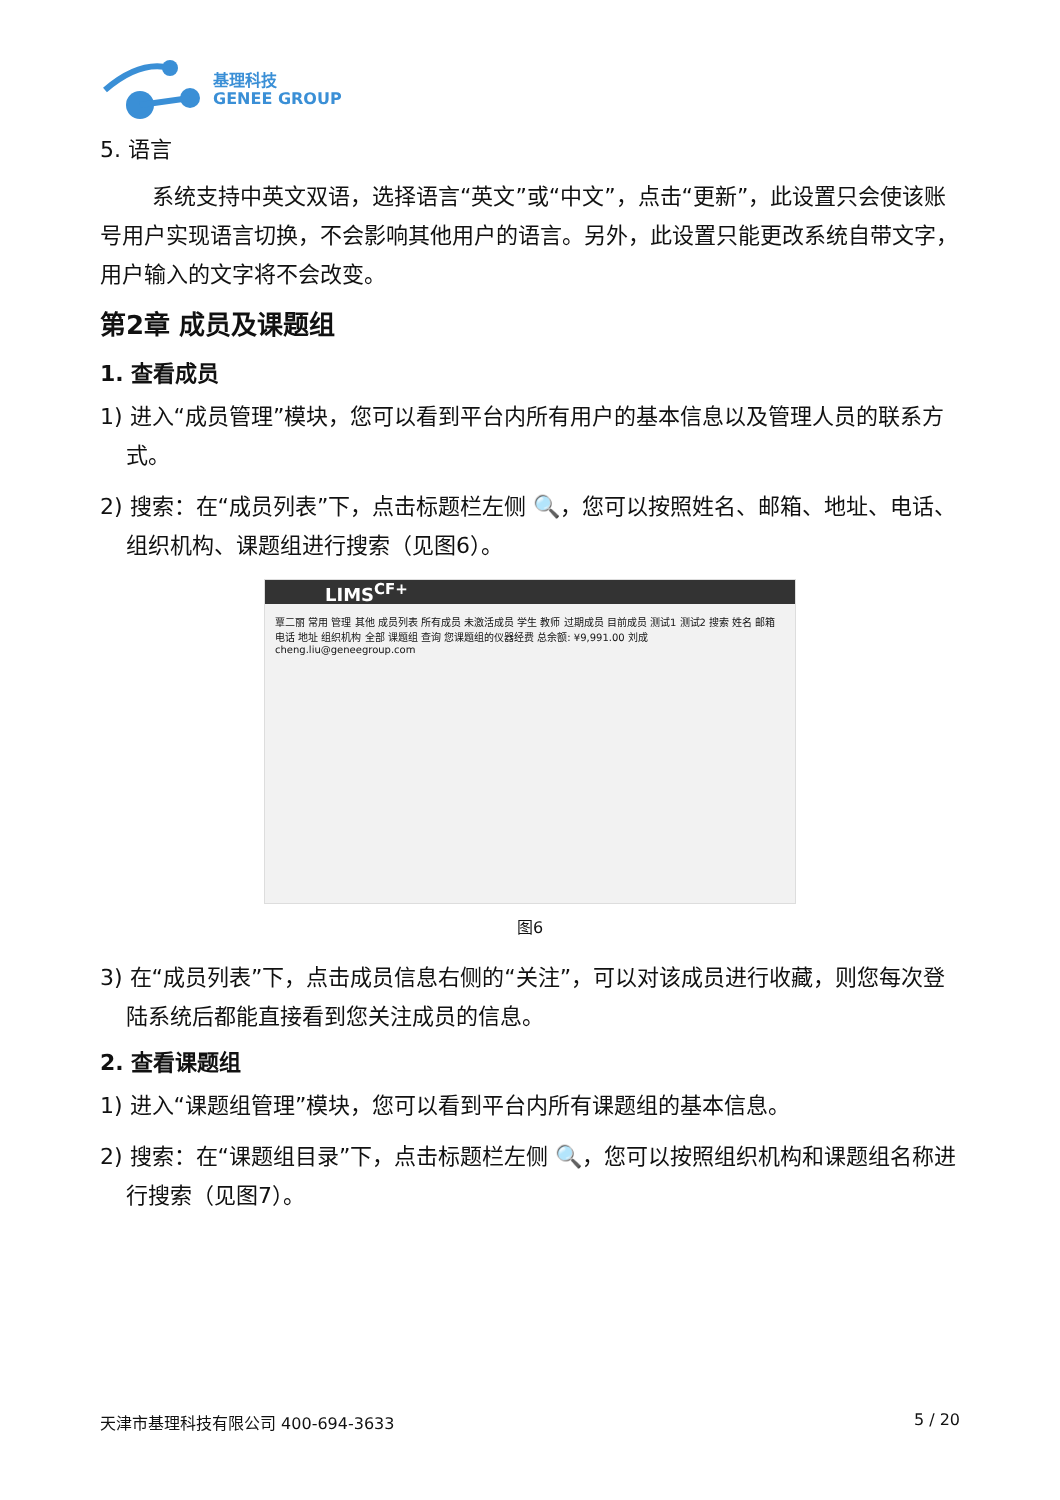基理科技
GENEE GROUP
5. 语言
系统支持中英文双语，选择语言“英文”或“中文”，点击“更新”，此设置只会使该账号用户实现语言切换，不会影响其他用户的语言。另外，此设置只能更改系统自带文字，用户输入的文字将不会改变。
第2章 成员及课题组
1. 查看成员
1) 进入“成员管理”模块，您可以看到平台内所有用户的基本信息以及管理人员的联系方式。
2) 搜索：在“成员列表”下，点击标题栏左侧 🔍，您可以按照姓名、邮箱、地址、电话、组织机构、课题组进行搜索（见图6）。
LIMS<sup>CF+</sup>
覃二丽 常用 管理 其他 成员列表 所有成员 未激活成员 学生 教师 过期成员 目前成员 测试1 测试2 搜索 姓名 邮箱 电话 地址 组织机构 全部 课题组 查询 您课题组的仪器经费 总余额: ¥9,991.00 刘成 cheng.liu@geneegroup.com
图6
3) 在“成员列表”下，点击成员信息右侧的“关注”，可以对该成员进行收藏，则您每次登陆系统后都能直接看到您关注成员的信息。
2. 查看课题组
1) 进入“课题组管理”模块，您可以看到平台内所有课题组的基本信息。
2) 搜索：在“课题组目录”下，点击标题栏左侧 🔍，您可以按照组织机构和课题组名称进行搜索（见图7）。
天津市基理科技有限公司 400-694-3633 5 / 20